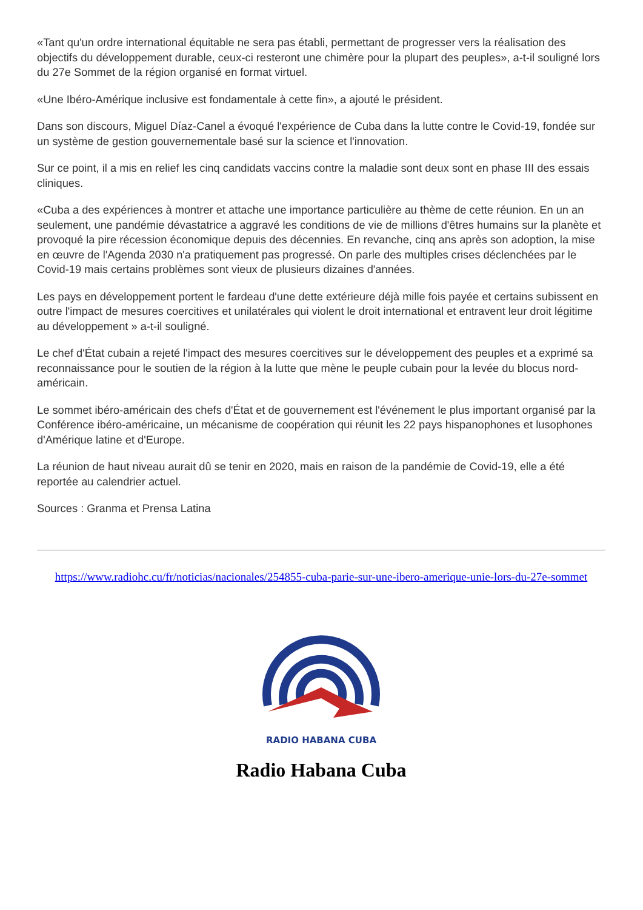«Tant qu'un ordre international équitable ne sera pas établi, permettant de progresser vers la réalisation des objectifs du développement durable, ceux-ci resteront une chimère pour la plupart des peuples», a-t-il souligné lors du 27e Sommet de la région organisé en format virtuel.
«Une Ibéro-Amérique inclusive est fondamentale à cette fin», a ajouté le président.
Dans son discours, Miguel Díaz-Canel a évoqué l'expérience de Cuba dans la lutte contre le Covid-19, fondée sur un système de gestion gouvernementale basé sur la science et l'innovation.
Sur ce point, il a mis en relief les cinq candidats vaccins contre la maladie sont deux sont en phase III des essais cliniques.
«Cuba a des expériences à montrer et attache une importance particulière au thème de cette réunion. En un an seulement, une pandémie dévastatrice a aggravé les conditions de vie de millions d'êtres humains sur la planète et provoqué la pire récession économique depuis des décennies. En revanche, cinq ans après son adoption, la mise en œuvre de l'Agenda 2030 n'a pratiquement pas progressé. On parle des multiples crises déclenchées par le Covid-19 mais certains problèmes sont vieux de plusieurs dizaines d'années.
Les pays en développement portent le fardeau d'une dette extérieure déjà mille fois payée et certains subissent en outre l'impact de mesures coercitives et unilatérales qui violent le droit international et entravent leur droit légitime au développement » a-t-il souligné.
Le chef d'État cubain a rejeté l'impact des mesures coercitives sur le développement des peuples et a exprimé sa reconnaissance pour le soutien de la région à la lutte que mène le peuple cubain pour la levée du blocus nord-américain.
Le sommet ibéro-américain des chefs d'État et de gouvernement est l'événement le plus important organisé par la Conférence ibéro-américaine, un mécanisme de coopération qui réunit les 22 pays hispanophones et lusophones d'Amérique latine et d'Europe.
La réunion de haut niveau aurait dû se tenir en 2020, mais en raison de la pandémie de Covid-19, elle a été reportée au calendrier actuel.
Sources : Granma et Prensa Latina
https://www.radiohc.cu/fr/noticias/nacionales/254855-cuba-parie-sur-une-ibero-amerique-unie-lors-du-27e-sommet
RADIO HABANA CUBA
Radio Habana Cuba